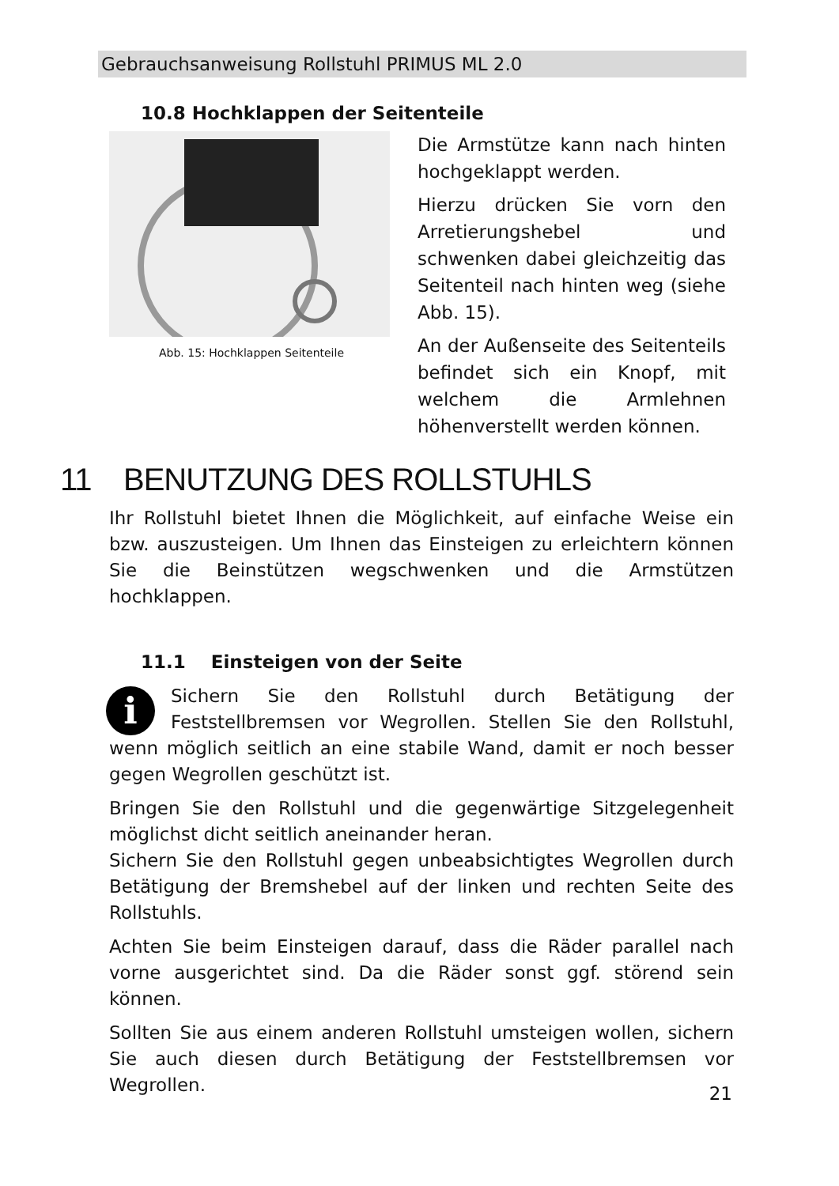Gebrauchsanweisung Rollstuhl PRIMUS ML 2.0
10.8 Hochklappen der Seitenteile
Abb. 15: Hochklappen Seitenteile
Die Armstütze kann nach hinten hochgeklappt werden.
Hierzu drücken Sie vorn den Arretierungshebel und schwenken dabei gleichzeitig das Seitenteil nach hinten weg (siehe Abb. 15).
An der Außenseite des Seitenteils befindet sich ein Knopf, mit welchem die Armlehnen höhenverstellt werden können.
11 BENUTZUNG DES ROLLSTUHLS
Ihr Rollstuhl bietet Ihnen die Möglichkeit, auf einfache Weise ein bzw. auszusteigen. Um Ihnen das Einsteigen zu erleichtern können Sie die Beinstützen wegschwenken und die Armstützen hochklappen.
11.1 Einsteigen von der Seite
i Sichern Sie den Rollstuhl durch Betätigung der Feststellbremsen vor Wegrollen. Stellen Sie den Rollstuhl, wenn möglich seitlich an eine stabile Wand, damit er noch besser gegen Wegrollen geschützt ist.
Bringen Sie den Rollstuhl und die gegenwärtige Sitzgelegenheit möglichst dicht seitlich aneinander heran.
Sichern Sie den Rollstuhl gegen unbeabsichtigtes Wegrollen durch Betätigung der Bremshebel auf der linken und rechten Seite des Rollstuhls.
Achten Sie beim Einsteigen darauf, dass die Räder parallel nach vorne ausgerichtet sind. Da die Räder sonst ggf. störend sein können.
Sollten Sie aus einem anderen Rollstuhl umsteigen wollen, sichern Sie auch diesen durch Betätigung der Feststellbremsen vor Wegrollen.
21